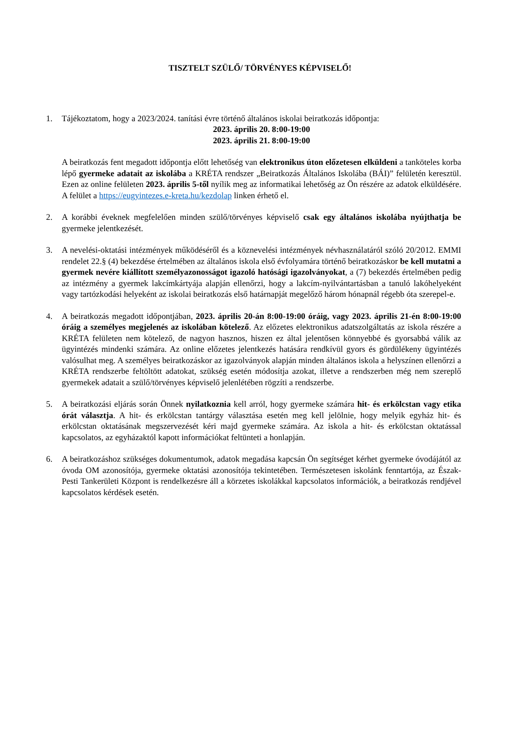TISZTELT SZÜLŐ/ TÖRVÉNYES KÉPVISELŐ!
1. Tájékoztatom, hogy a 2023/2024. tanítási évre történő általános iskolai beiratkozás időpontja:
2023. április 20. 8:00-19:00
2023. április 21. 8:00-19:00
A beiratkozás fent megadott időpontja előtt lehetőség van elektronikus úton előzetesen elküldeni a tanköteles korba lépő gyermeke adatait az iskolába a KRÉTA rendszer „Beiratkozás Általános Iskolába (BÁI)” felületén keresztül. Ezen az online felületen 2023. április 5-től nyílik meg az informatikai lehetőség az Ön részére az adatok elküldésére. A felület a https://eugyintezes.e-kreta.hu/kezdolap linken érhető el.
2. A korábbi éveknek megfelelően minden szülő/törvényes képviselő csak egy általános iskolába nyújthatja be gyermeke jelentkezését.
3. A nevelési-oktatási intézmények működéséről és a köznevelési intézmények névhasználatáról szóló 20/2012. EMMI rendelet 22.§ (4) bekezdése értelmében az általános iskola első évfolyamára történő beiratkozáskor be kell mutatni a gyermek nevére kiállított személyazonosságot igazoló hatósági igazolványokat, a (7) bekezdés értelmében pedig az intézmény a gyermek lakcímkártyája alapján ellenőrzi, hogy a lakcím-nyilvántartásban a tanuló lakóhelyeként vagy tartózkodási helyeként az iskolai beiratkozás első határnapját megelőző három hónapnál régebb óta szerepel-e.
4. A beiratkozás megadott időpontjában, 2023. április 20-án 8:00-19:00 óráig, vagy 2023. április 21-én 8:00-19:00 óráig a személyes megjelenés az iskolában kötelező. Az előzetes elektronikus adatszolgáltatás az iskola részére a KRÉTA felületen nem kötelező, de nagyon hasznos, hiszen ez által jelentősen könnyebbé és gyorsabbá válik az ügyintézés mindenki számára. Az online előzetes jelentkezés hatására rendkívül gyors és gördülékeny ügyintézés valósulhat meg. A személyes beiratkozáskor az igazolványok alapján minden általános iskola a helyszínen ellenőrzi a KRÉTA rendszerbe feltöltött adatokat, szükség esetén módosítja azokat, illetve a rendszerben még nem szereplő gyermekek adatait a szülő/törvényes képviselő jelenlétében rögzíti a rendszerbe.
5. A beiratkozási eljárás során Önnek nyilatkoznia kell arról, hogy gyermeke számára hit- és erkölcstan vagy etika órát választja. A hit- és erkölcstan tantárgy választása esetén meg kell jelölnie, hogy melyik egyház hit- és erkölcstan oktatásának megszervezését kéri majd gyermeke számára. Az iskola a hit- és erkölcstan oktatással kapcsolatos, az egyházaktól kapott információkat feltünteti a honlapján.
6. A beiratkozáshoz szükséges dokumentumok, adatok megadása kapcsán Ön segítséget kérhet gyermeke óvodájától az óvoda OM azonosítója, gyermeke oktatási azonosítója tekintetében. Természetesen iskolánk fenntartója, az Észak-Pesti Tankerületi Központ is rendelkezésre áll a körzetes iskolákkal kapcsolatos információk, a beiratkozás rendjével kapcsolatos kérdések esetén.